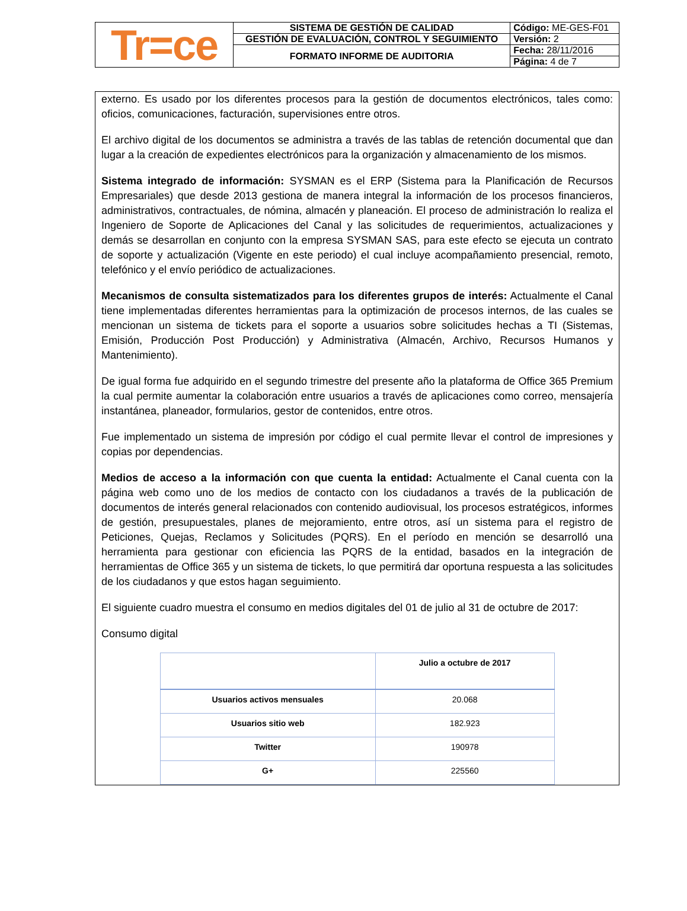| Tr=ce | SISTEMA DE GESTIÓN DE CALIDAD | Código: ME-GES-F01 |
| | GESTIÓN DE EVALUACIÓN, CONTROL Y SEGUIMIENTO | Versión: 2 |
| | FORMATO INFORME DE AUDITORIA | Fecha: 28/11/2016 |
| | | Página: 4 de 7 |
externo. Es usado por los diferentes procesos para la gestión de documentos electrónicos, tales como: oficios, comunicaciones, facturación, supervisiones entre otros.
El archivo digital de los documentos se administra a través de las tablas de retención documental que dan lugar a la creación de expedientes electrónicos para la organización y almacenamiento de los mismos.
Sistema integrado de información: SYSMAN es el ERP (Sistema para la Planificación de Recursos Empresariales) que desde 2013 gestiona de manera integral la información de los procesos financieros, administrativos, contractuales, de nómina, almacén y planeación. El proceso de administración lo realiza el Ingeniero de Soporte de Aplicaciones del Canal y las solicitudes de requerimientos, actualizaciones y demás se desarrollan en conjunto con la empresa SYSMAN SAS, para este efecto se ejecuta un contrato de soporte y actualización (Vigente en este periodo) el cual incluye acompañamiento presencial, remoto, telefónico y el envío periódico de actualizaciones.
Mecanismos de consulta sistematizados para los diferentes grupos de interés: Actualmente el Canal tiene implementadas diferentes herramientas para la optimización de procesos internos, de las cuales se mencionan un sistema de tickets para el soporte a usuarios sobre solicitudes hechas a TI (Sistemas, Emisión, Producción Post Producción) y Administrativa (Almacén, Archivo, Recursos Humanos y Mantenimiento).
De igual forma fue adquirido en el segundo trimestre del presente año la plataforma de Office 365 Premium la cual permite aumentar la colaboración entre usuarios a través de aplicaciones como correo, mensajería instantánea, planeador, formularios, gestor de contenidos, entre otros.
Fue implementado un sistema de impresión por código el cual permite llevar el control de impresiones y copias por dependencias.
Medios de acceso a la información con que cuenta la entidad: Actualmente el Canal cuenta con la página web como uno de los medios de contacto con los ciudadanos a través de la publicación de documentos de interés general relacionados con contenido audiovisual, los procesos estratégicos, informes de gestión, presupuestales, planes de mejoramiento, entre otros, así un sistema para el registro de Peticiones, Quejas, Reclamos y Solicitudes (PQRS). En el período en mención se desarrolló una herramienta para gestionar con eficiencia las PQRS de la entidad, basados en la integración de herramientas de Office 365 y un sistema de tickets, lo que permitirá dar oportuna respuesta a las solicitudes de los ciudadanos y que estos hagan seguimiento.
El siguiente cuadro muestra el consumo en medios digitales del 01 de julio al 31 de octubre de 2017:
Consumo digital
| | Julio a octubre de 2017 |
| --- | --- |
| Usuarios activos mensuales | 20.068 |
| Usuarios sitio web | 182.923 |
| Twitter | 190978 |
| G+ | 225560 |